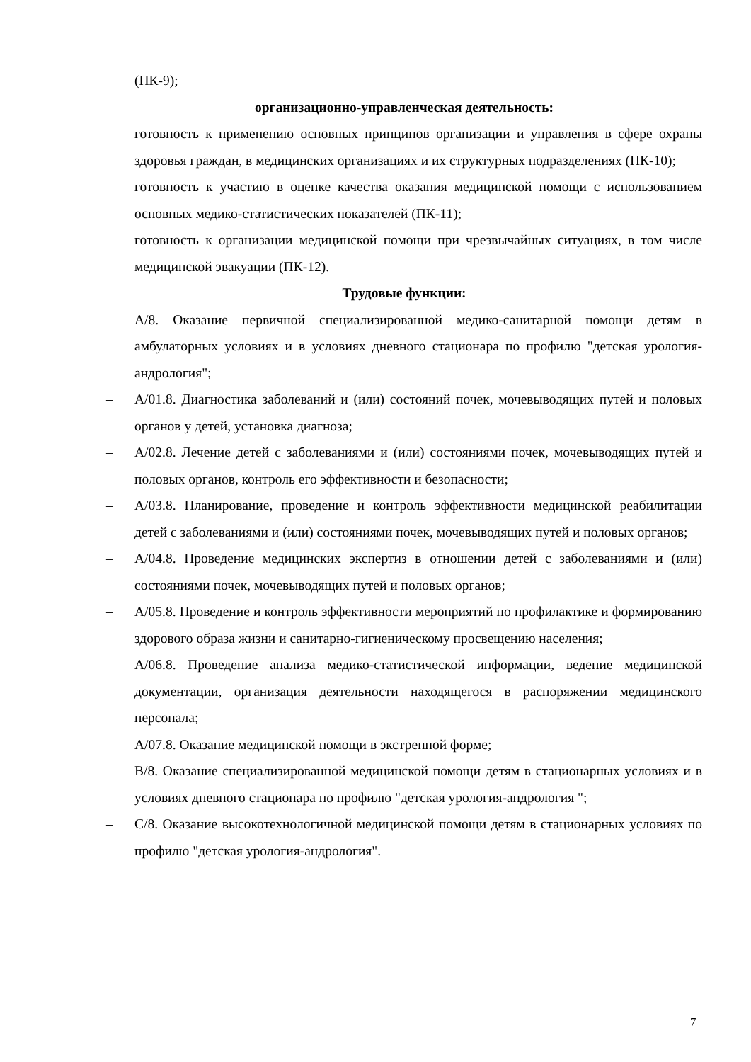(ПК-9);
организационно-управленческая деятельность:
– готовность к применению основных принципов организации и управления в сфере охраны здоровья граждан, в медицинских организациях и их структурных подразделениях (ПК-10);
– готовность к участию в оценке качества оказания медицинской помощи с использованием основных медико-статистических показателей (ПК-11);
– готовность к организации медицинской помощи при чрезвычайных ситуациях, в том числе медицинской эвакуации (ПК-12).
Трудовые функции:
– А/8. Оказание первичной специализированной медико-санитарной помощи детям в амбулаторных условиях и в условиях дневного стационара по профилю "детская урология-андрология";
– А/01.8. Диагностика заболеваний и (или) состояний почек, мочевыводящих путей и половых органов у детей, установка диагноза;
– А/02.8. Лечение детей с заболеваниями и (или) состояниями почек, мочевыводящих путей и половых органов, контроль его эффективности и безопасности;
– А/03.8. Планирование, проведение и контроль эффективности медицинской реабилитации детей с заболеваниями и (или) состояниями почек, мочевыводящих путей и половых органов;
– А/04.8. Проведение медицинских экспертиз в отношении детей с заболеваниями и (или) состояниями почек, мочевыводящих путей и половых органов;
– А/05.8. Проведение и контроль эффективности мероприятий по профилактике и формированию здорового образа жизни и санитарно-гигиеническому просвещению населения;
– А/06.8. Проведение анализа медико-статистической информации, ведение медицинской документации, организация деятельности находящегося в распоряжении медицинского персонала;
– А/07.8. Оказание медицинской помощи в экстренной форме;
– В/8. Оказание специализированной медицинской помощи детям в стационарных условиях и в условиях дневного стационара по профилю "детская урология-андрология ";
– С/8. Оказание высокотехнологичной медицинской помощи детям в стационарных условиях по профилю "детская урология-андрология".
7